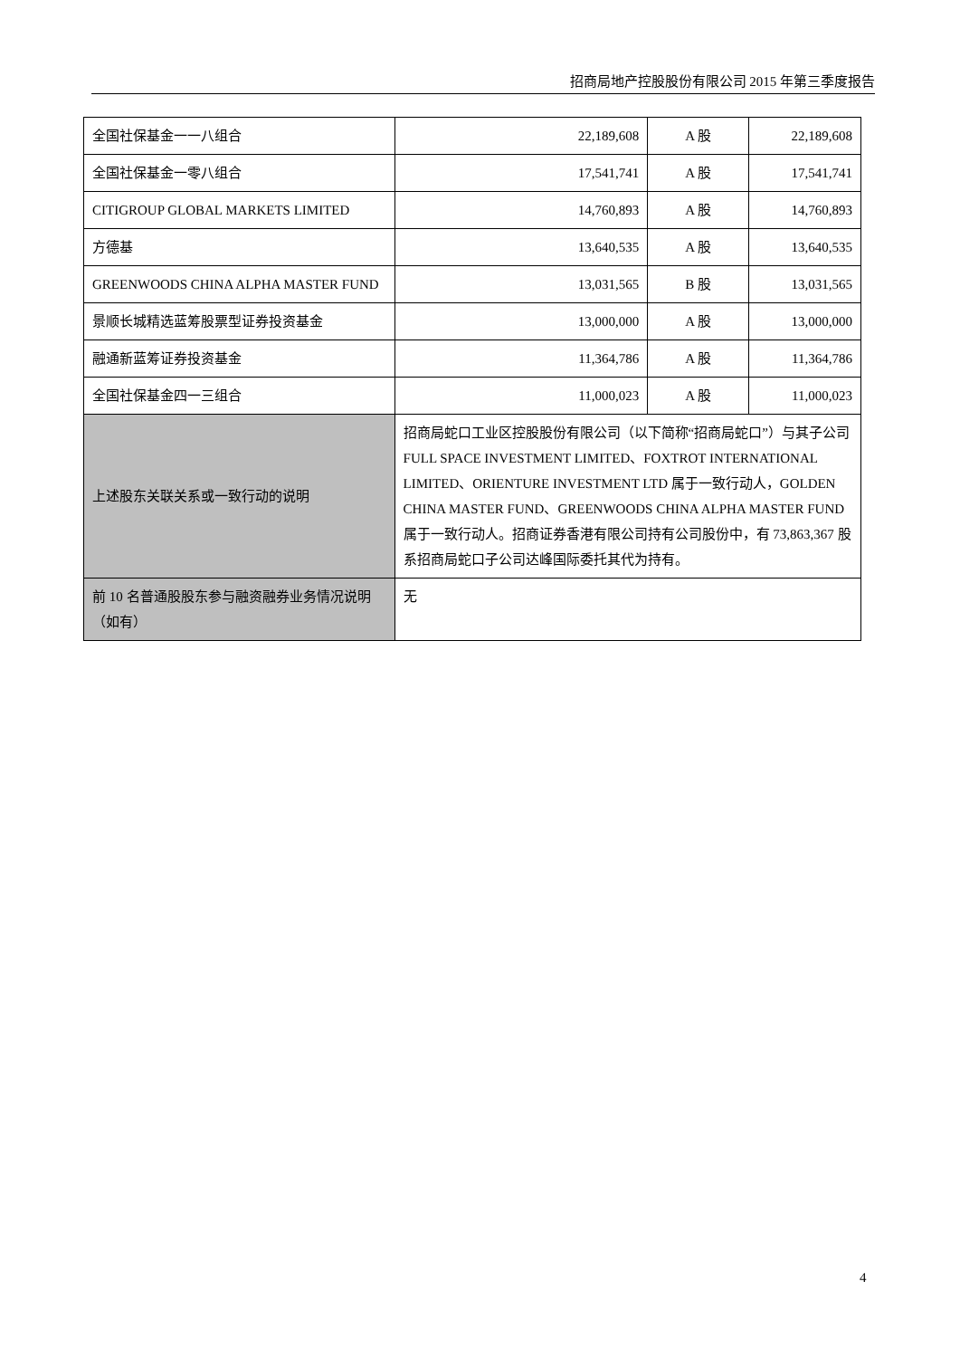招商局地产控股股份有限公司 2015 年第三季度报告
| 全国社保基金一一八组合 | 22,189,608 | A 股 | 22,189,608 |
| 全国社保基金一零八组合 | 17,541,741 | A 股 | 17,541,741 |
| CITIGROUP GLOBAL MARKETS LIMITED | 14,760,893 | A 股 | 14,760,893 |
| 方德基 | 13,640,535 | A 股 | 13,640,535 |
| GREENWOODS CHINA ALPHA MASTER FUND | 13,031,565 | B 股 | 13,031,565 |
| 景顺长城精选蓝筹股票型证券投资基金 | 13,000,000 | A 股 | 13,000,000 |
| 融通新蓝筹证券投资基金 | 11,364,786 | A 股 | 11,364,786 |
| 全国社保基金四一三组合 | 11,000,023 | A 股 | 11,000,023 |
| 上述股东关联关系或一致行动的说明 | 招商局蛇口工业区控股股份有限公司（以下简称“招商局蛇口”）与其子公司 FULL SPACE INVESTMENT LIMITED、FOXTROT INTERNATIONAL LIMITED、ORIENTURE INVESTMENT LTD 属于一致行动人，GOLDEN CHINA MASTER FUND、GREENWOODS CHINA ALPHA MASTER FUND 属于一致行动人。招商证券香港有限公司持有公司股份中，有 73,863,367 股系招商局蛇口子公司达峰国际委托其代为持有。 | | |
| 前 10 名普通股股东参与融资融券业务情况说明（如有） | 无 | | |
4